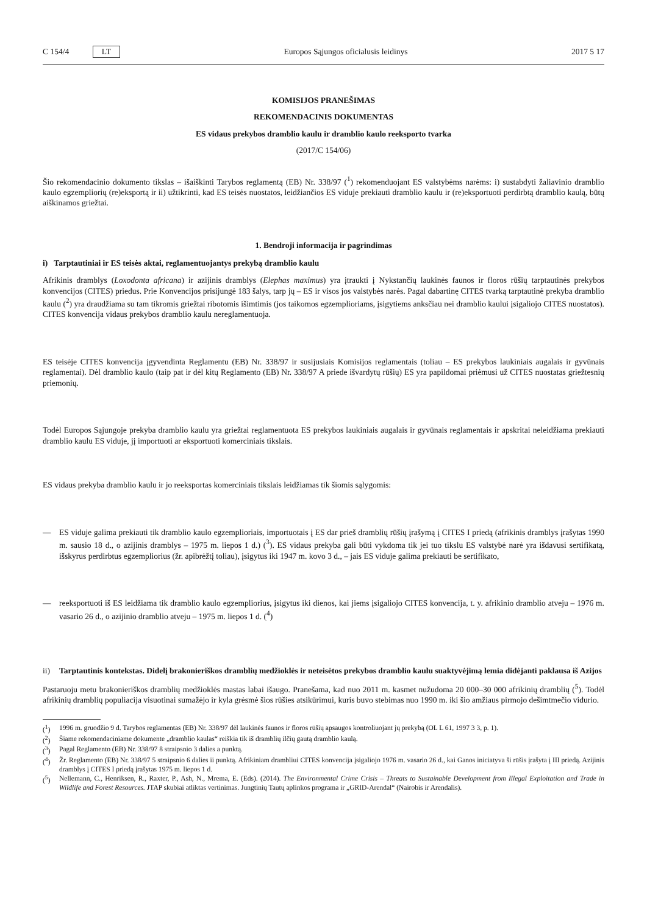C 154/4 LT Europos Sąjungos oficialusis leidinys 2017 5 17
KOMISIJOS PRANEŠIMAS
REKOMENDACINIS DOKUMENTAS
ES vidaus prekybos dramblio kaulu ir dramblio kaulo reeksporto tvarka
(2017/C 154/06)
Šio rekomendacinio dokumento tikslas – išaiškinti Tarybos reglamentą (EB) Nr. 338/97 (<sup>1</sup>) rekomenduojant ES valstybėms narėms: i) sustabdyti žaliavinio dramblio kaulo egzempliorių (re)eksportą ir ii) užtikrinti, kad ES teisės nuostatos, leidžiančios ES viduje prekiauti dramblio kaulu ir (re)eksportuoti perdirbtą dramblio kaulą, būtų aiškinamos griežtai.
1. Bendroji informacija ir pagrindimas
i) Tarptautiniai ir ES teisės aktai, reglamentuojantys prekybą dramblio kaulu
Afrikinis dramblys (Loxodonta africana) ir azijinis dramblys (Elephas maximus) yra įtraukti į Nykstančių laukinės faunos ir floros rūšių tarptautinės prekybos konvencijos (CITES) priedus. Prie Konvencijos prisijungė 183 šalys, tarp jų – ES ir visos jos valstybės narės. Pagal dabartinę CITES tvarką tarptautinė prekyba dramblio kaulu (<sup>2</sup>) yra draudžiama su tam tikromis griežtai ribotomis išimtimis (jos taikomos egzemplioriams, įsigytiems anksčiau nei dramblio kaului įsigaliojo CITES nuostatos). CITES konvencija vidaus prekybos dramblio kaulu nereglamentuoja.
ES teisėje CITES konvencija įgyvendinta Reglamentu (EB) Nr. 338/97 ir susijusiais Komisijos reglamentais (toliau – ES prekybos laukiniais augalais ir gyvūnais reglamentai). Dėl dramblio kaulo (taip pat ir dėl kitų Reglamento (EB) Nr. 338/97 A priede išvardytų rūšių) ES yra papildomai priėmusi už CITES nuostatas griežtesnių priemonių.
Todėl Europos Sąjungoje prekyba dramblio kaulu yra griežtai reglamentuota ES prekybos laukiniais augalais ir gyvūnais reglamentais ir apskritai neleidžiama prekiauti dramblio kaulu ES viduje, jį importuoti ar eksportuoti komerciniais tikslais.
ES vidaus prekyba dramblio kaulu ir jo reeksportas komerciniais tikslais leidžiamas tik šiomis sąlygomis:
— ES viduje galima prekiauti tik dramblio kaulo egzemplioriais, importuotais į ES dar prieš dramblių rūšių įrašymą į CITES I priedą (afrikinis dramblys įrašytas 1990 m. sausio 18 d., o azijinis dramblys – 1975 m. liepos 1 d.) (<sup>3</sup>). ES vidaus prekyba gali būti vykdoma tik jei tuo tikslu ES valstybė narė yra išdavusi sertifikatą, išskyrus perdirbtus egzempliorius (žr. apibrėžtį toliau), įsigytus iki 1947 m. kovo 3 d., – jais ES viduje galima prekiauti be sertifikato,
— reeksportuoti iš ES leidžiama tik dramblio kaulo egzempliorius, įsigytus iki dienos, kai jiems įsigaliojo CITES konvencija, t. y. afrikinio dramblio atveju – 1976 m. vasario 26 d., o azijinio dramblio atveju – 1975 m. liepos 1 d. (<sup>4</sup>)
ii) Tarptautinis kontekstas. Didelį brakonieriškos dramblių medžioklės ir neteisėtos prekybos dramblio kaulu suaktyvėjimą lemia didėjanti paklausa iš Azijos
Pastaruoju metu brakonieriškos dramblių medžioklės mastas labai išaugo. Pranešama, kad nuo 2011 m. kasmet nužudoma 20 000–30 000 afrikinių dramblių (<sup>5</sup>). Todėl afrikinių dramblių populiacija visuotinai sumažėjo ir kyla grėsmė šios rūšies atsikūrimui, kuris buvo stebimas nuo 1990 m. iki šio amžiaus pirmojo dešimtmečio vidurio.
(<sup>1</sup>) 1996 m. gruodžio 9 d. Tarybos reglamentas (EB) Nr. 338/97 dėl laukinės faunos ir floros rūšių apsaugos kontroliuojant jų prekybą (OL L 61, 1997 3 3, p. 1).
(<sup>2</sup>) Šiame rekomendaciniame dokumente „dramblio kaulas“ reiškia tik iš dramblių ilčių gautą dramblio kaulą.
(<sup>3</sup>) Pagal Reglamento (EB) Nr. 338/97 8 straipsnio 3 dalies a punktą.
(<sup>4</sup>) Žr. Reglamento (EB) Nr. 338/97 5 straipsnio 6 dalies ii punktą. Afrikiniam drambliui CITES konvencija įsigaliojo 1976 m. vasario 26 d., kai Ganos iniciatyva ši rūšis įrašyta į III priedą. Azijinis dramblys į CITES I priedą įrašytas 1975 m. liepos 1 d.
(<sup>5</sup>) Nellemann, C., Henriksen, R., Raxter, P., Ash, N., Mrema, E. (Eds). (2014). The Environmental Crime Crisis – Threats to Sustainable Development from Illegal Exploitation and Trade in Wildlife and Forest Resources. JTAP skubiai atliktas vertinimas. Jungtinių Tautų aplinkos programa ir „GRID-Arendal“ (Nairobis ir Arendalis).